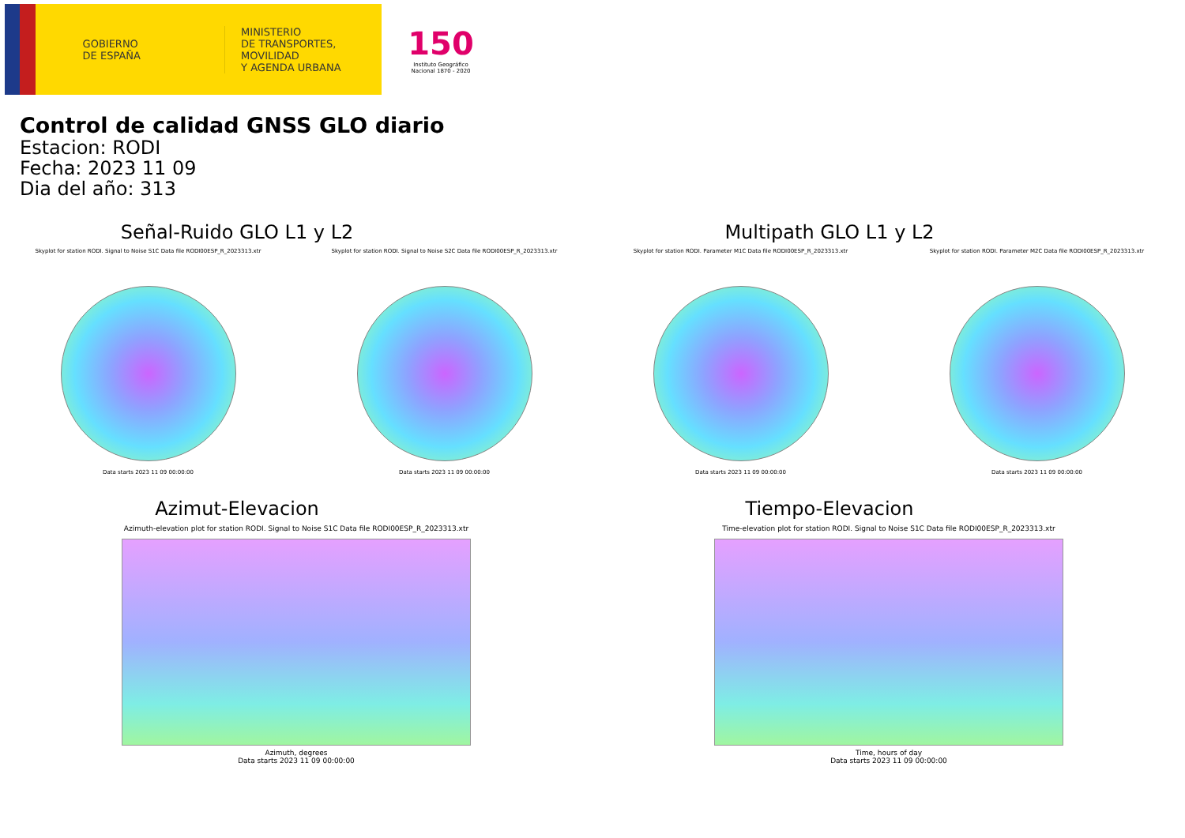GOBIERNO
DE ESPAÑA
MINISTERIO
DE TRANSPORTES, MOVILIDAD
Y AGENDA URBANA
150
Instituto Geográfico
Nacional 1870 - 2020
Control de calidad GNSS GLO diario
Estacion: RODI
Fecha: 2023 11 09
Dia del año: 313
Señal-Ruido GLO L1 y L2
Skyplot for station RODI. Signal to Noise S1C Data file RODI00ESP_R_2023313.xtr
Data starts 2023 11 09 00:00:00
Skyplot for station RODI. Signal to Noise S2C Data file RODI00ESP_R_2023313.xtr
Data starts 2023 11 09 00:00:00
Multipath GLO L1 y L2
Skyplot for station RODI. Parameter M1C Data file RODI00ESP_R_2023313.xtr
Data starts 2023 11 09 00:00:00
Skyplot for station RODI. Parameter M2C Data file RODI00ESP_R_2023313.xtr
Data starts 2023 11 09 00:00:00
Azimut-Elevacion
Azimuth-elevation plot for station RODI. Signal to Noise S1C Data file RODI00ESP_R_2023313.xtr
Azimuth, degrees
Data starts 2023 11 09 00:00:00
Tiempo-Elevacion
Time-elevation plot for station RODI. Signal to Noise S1C Data file RODI00ESP_R_2023313.xtr
Time, hours of day
Data starts 2023 11 09 00:00:00